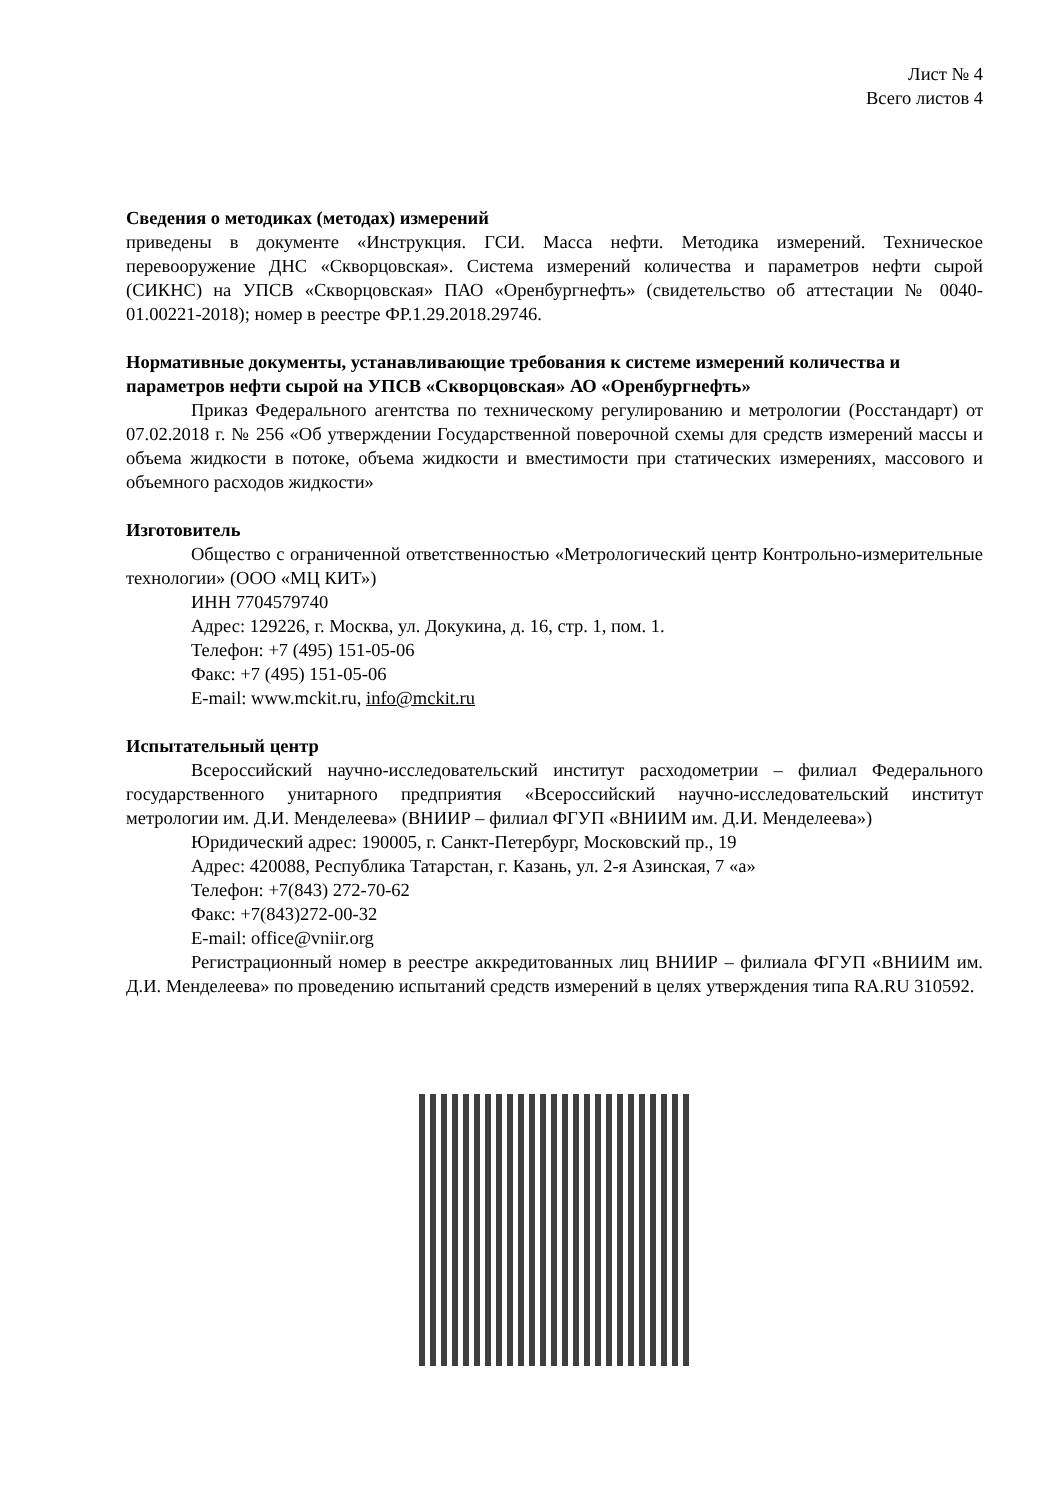Лист № 4
Всего листов 4
Сведения о методиках (методах) измерений
приведены в документе «Инструкция. ГСИ. Масса нефти. Методика измерений. Техническое перевооружение ДНС «Скворцовская». Система измерений количества и параметров нефти сырой (СИКНС) на УПСВ «Скворцовская» ПАО «Оренбургнефть» (свидетельство об аттестации № 0040-01.00221-2018); номер в реестре ФР.1.29.2018.29746.
Нормативные документы, устанавливающие требования к системе измерений количества и параметров нефти сырой на УПСВ «Скворцовская» АО «Оренбургнефть»
Приказ Федерального агентства по техническому регулированию и метрологии (Росстандарт) от 07.02.2018 г. № 256 «Об утверждении Государственной поверочной схемы для средств измерений массы и объема жидкости в потоке, объема жидкости и вместимости при статических измерениях, массового и объемного расходов жидкости»
Изготовитель
Общество с ограниченной ответственностью «Метрологический центр Контрольно-измерительные технологии» (ООО «МЦ КИТ»)
ИНН 7704579740
Адрес: 129226, г. Москва, ул. Докукина, д. 16, стр. 1, пом. 1.
Телефон: +7 (495) 151-05-06
Факс: +7 (495) 151-05-06
E-mail: www.mckit.ru, info@mckit.ru
Испытательный центр
Всероссийский научно-исследовательский институт расходометрии – филиал Федерального государственного унитарного предприятия «Всероссийский научно-исследовательский институт метрологии им. Д.И. Менделеева» (ВНИИР – филиал ФГУП «ВНИИМ им. Д.И. Менделеева»)
Юридический адрес: 190005, г. Санкт-Петербург, Московский пр., 19
Адрес: 420088, Республика Татарстан, г. Казань, ул. 2-я Азинская, 7 «а»
Телефон: +7(843) 272-70-62
Факс: +7(843)272-00-32
E-mail: office@vniir.org
Регистрационный номер в реестре аккредитованных лиц ВНИИР – филиала ФГУП «ВНИИМ им. Д.И. Менделеева» по проведению испытаний средств измерений в целях утверждения типа RA.RU 310592.